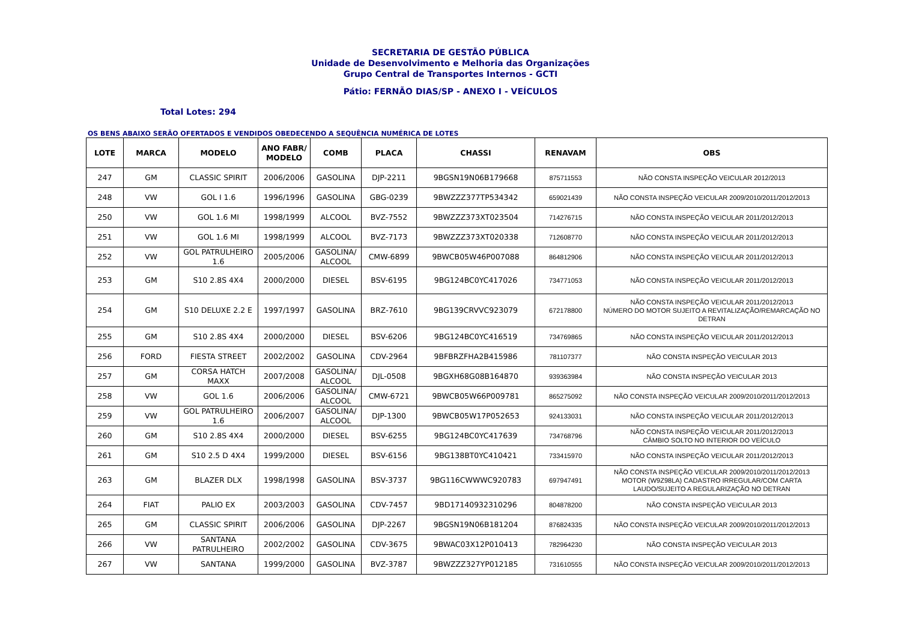SECRETARIA DE GESTÃO PÚBLICA
Unidade de Desenvolvimento e Melhoria das Organizações
Grupo Central de Transportes Internos - GCTI
Pátio: FERNÃO DIAS/SP - ANEXO I - VEÍCULOS
Total Lotes: 294
OS BENS ABAIXO SERÃO OFERTADOS E VENDIDOS OBEDECENDO A SEQUÊNCIA NUMÉRICA DE LOTES
| LOTE | MARCA | MODELO | ANO FABR/ MODELO | COMB | PLACA | CHASSI | RENAVAM | OBS |
| --- | --- | --- | --- | --- | --- | --- | --- | --- |
| 247 | GM | CLASSIC SPIRIT | 2006/2006 | GASOLINA | DJP-2211 | 9BGSN19N06B179668 | 875711553 | NÃO CONSTA INSPEÇÃO VEICULAR 2012/2013 |
| 248 | VW | GOL I 1.6 | 1996/1996 | GASOLINA | GBG-0239 | 9BWZZZ377TP534342 | 659021439 | NÃO CONSTA INSPEÇÃO VEICULAR 2009/2010/2011/2012/2013 |
| 250 | VW | GOL 1.6 MI | 1998/1999 | ALCOOL | BVZ-7552 | 9BWZZZ373XT023504 | 714276715 | NÃO CONSTA INSPEÇÃO VEICULAR 2011/2012/2013 |
| 251 | VW | GOL 1.6 MI | 1998/1999 | ALCOOL | BVZ-7173 | 9BWZZZ373XT020338 | 712608770 | NÃO CONSTA INSPEÇÃO VEICULAR 2011/2012/2013 |
| 252 | VW | GOL PATRULHEIRO 1.6 | 2005/2006 | GASOLINA/ ALCOOL | CMW-6899 | 9BWCB05W46P007088 | 864812906 | NÃO CONSTA INSPEÇÃO VEICULAR 2011/2012/2013 |
| 253 | GM | S10 2.8S 4X4 | 2000/2000 | DIESEL | BSV-6195 | 9BG124BC0YC417026 | 734771053 | NÃO CONSTA INSPEÇÃO VEICULAR 2011/2012/2013 |
| 254 | GM | S10 DELUXE 2.2 E | 1997/1997 | GASOLINA | BRZ-7610 | 9BG139CRVVC923079 | 672178800 | NÃO CONSTA INSPEÇÃO VEICULAR 2011/2012/2013 NÚMERO DO MOTOR SUJEITO A REVITALIZAÇÃO/REMARCAÇÃO NO DETRAN |
| 255 | GM | S10 2.8S 4X4 | 2000/2000 | DIESEL | BSV-6206 | 9BG124BC0YC416519 | 734769865 | NÃO CONSTA INSPEÇÃO VEICULAR 2011/2012/2013 |
| 256 | FORD | FIESTA STREET | 2002/2002 | GASOLINA | CDV-2964 | 9BFBRZFHA2B415986 | 781107377 | NÃO CONSTA INSPEÇÃO VEICULAR 2013 |
| 257 | GM | CORSA HATCH MAXX | 2007/2008 | GASOLINA/ ALCOOL | DJL-0508 | 9BGXH68G08B164870 | 939363984 | NÃO CONSTA INSPEÇÃO VEICULAR 2013 |
| 258 | VW | GOL 1.6 | 2006/2006 | GASOLINA/ ALCOOL | CMW-6721 | 9BWCB05W66P009781 | 865275092 | NÃO CONSTA INSPEÇÃO VEICULAR 2009/2010/2011/2012/2013 |
| 259 | VW | GOL PATRULHEIRO 1.6 | 2006/2007 | GASOLINA/ ALCOOL | DJP-1300 | 9BWCB05W17P052653 | 924133031 | NÃO CONSTA INSPEÇÃO VEICULAR 2011/2012/2013 |
| 260 | GM | S10 2.8S 4X4 | 2000/2000 | DIESEL | BSV-6255 | 9BG124BC0YC417639 | 734768796 | NÃO CONSTA INSPEÇÃO VEICULAR 2011/2012/2013 CÂMBIO SOLTO NO INTERIOR DO VEÍCULO |
| 261 | GM | S10 2.5 D 4X4 | 1999/2000 | DIESEL | BSV-6156 | 9BG138BT0YC410421 | 733415970 | NÃO CONSTA INSPEÇÃO VEICULAR 2011/2012/2013 |
| 263 | GM | BLAZER DLX | 1998/1998 | GASOLINA | BSV-3737 | 9BG116CWWWC920783 | 697947491 | NÃO CONSTA INSPEÇÃO VEICULAR 2009/2010/2011/2012/2013 MOTOR (W9Z98LA) CADASTRO IRREGULAR/COM CARTA LAUDO/SUJEITO A REGULARIZAÇÃO NO DETRAN |
| 264 | FIAT | PALIO EX | 2003/2003 | GASOLINA | CDV-7457 | 9BD17140932310296 | 804878200 | NÃO CONSTA INSPEÇÃO VEICULAR 2013 |
| 265 | GM | CLASSIC SPIRIT | 2006/2006 | GASOLINA | DJP-2267 | 9BGSN19N06B181204 | 876824335 | NÃO CONSTA INSPEÇÃO VEICULAR 2009/2010/2011/2012/2013 |
| 266 | VW | SANTANA PATRULHEIRO | 2002/2002 | GASOLINA | CDV-3675 | 9BWAC03X12P010413 | 782964230 | NÃO CONSTA INSPEÇÃO VEICULAR 2013 |
| 267 | VW | SANTANA | 1999/2000 | GASOLINA | BVZ-3787 | 9BWZZZ327YP012185 | 731610555 | NÃO CONSTA INSPEÇÃO VEICULAR 2009/2010/2011/2012/2013 |